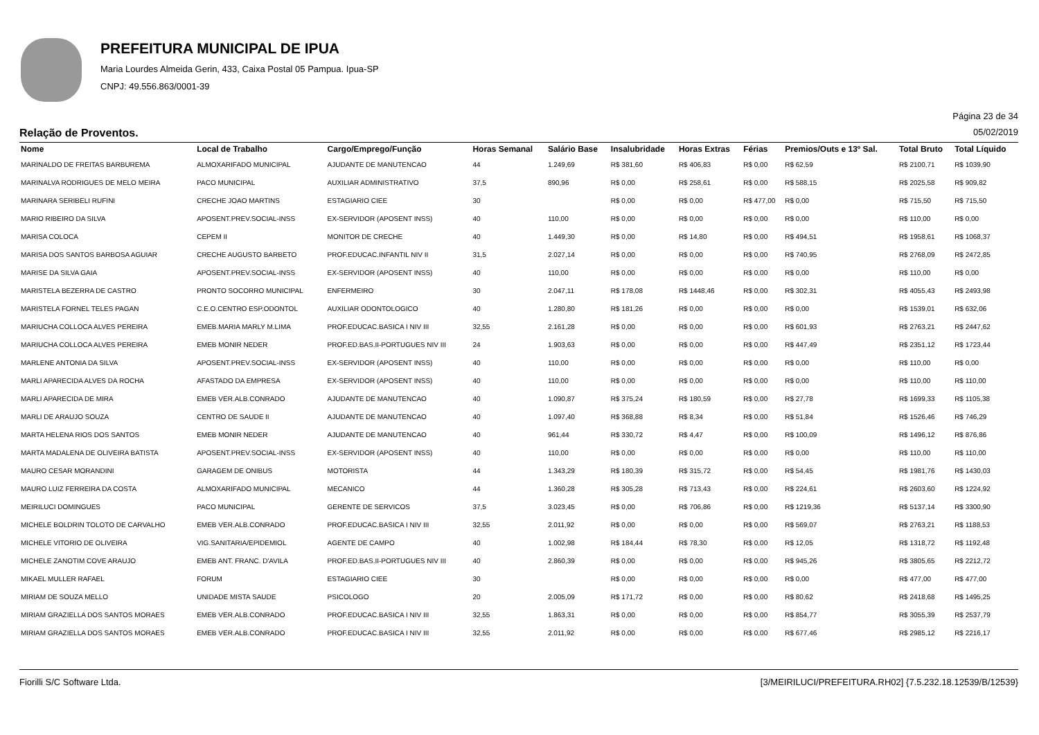PREFEITURA MUNICIPAL DE IPUA
Maria Lourdes Almeida Gerin, 433, Caixa Postal 05 Pampua. Ipua-SP
CNPJ: 49.556.863/0001-39
Página 23 de 34
Relação de Proventos. 05/02/2019
| Nome | Local de Trabalho | Cargo/Emprego/Função | Horas Semanal | Salário Base | Insalubridade | Horas Extras | Férias | Premios/Outs e 13º Sal. | Total Bruto | Total Líquido |
| --- | --- | --- | --- | --- | --- | --- | --- | --- | --- | --- |
| MARINALDO DE FREITAS BARBUREMA | ALMOXARIFADO MUNICIPAL | AJUDANTE DE MANUTENCAO | 44 | 1.249,69 | R$ 381,60 | R$ 406,83 | R$ 0,00 | R$ 62,59 | R$ 2100,71 | R$ 1039,90 |
| MARINALVA RODRIGUES DE MELO MEIRA | PACO MUNICIPAL | AUXILIAR ADMINISTRATIVO | 37,5 | 890,96 | R$ 0,00 | R$ 258,61 | R$ 0,00 | R$ 588,15 | R$ 2025,58 | R$ 909,82 |
| MARINARA SERIBELI RUFINI | CRECHE JOAO MARTINS | ESTAGIARIO CIEE | 30 | | R$ 0,00 | R$ 0,00 | R$ 477,00 | R$ 0,00 | R$ 715,50 | R$ 715,50 |
| MARIO RIBEIRO DA SILVA | APOSENT.PREV.SOCIAL-INSS | EX-SERVIDOR (APOSENT INSS) | 40 | 110,00 | R$ 0,00 | R$ 0,00 | R$ 0,00 | R$ 0,00 | R$ 110,00 | R$ 0,00 |
| MARISA COLOCA | CEPEM II | MONITOR DE CRECHE | 40 | 1.449,30 | R$ 0,00 | R$ 14,80 | R$ 0,00 | R$ 494,51 | R$ 1958,61 | R$ 1068,37 |
| MARISA DOS SANTOS BARBOSA AGUIAR | CRECHE AUGUSTO BARBETO | PROF.EDUCAC.INFANTIL NIV II | 31,5 | 2.027,14 | R$ 0,00 | R$ 0,00 | R$ 0,00 | R$ 740,95 | R$ 2768,09 | R$ 2472,85 |
| MARISE DA SILVA GAIA | APOSENT.PREV.SOCIAL-INSS | EX-SERVIDOR (APOSENT INSS) | 40 | 110,00 | R$ 0,00 | R$ 0,00 | R$ 0,00 | R$ 0,00 | R$ 110,00 | R$ 0,00 |
| MARISTELA BEZERRA DE CASTRO | PRONTO SOCORRO MUNICIPAL | ENFERMEIRO | 30 | 2.047,11 | R$ 178,08 | R$ 1448,46 | R$ 0,00 | R$ 302,31 | R$ 4055,43 | R$ 2493,98 |
| MARISTELA FORNEL TELES PAGAN | C.E.O.CENTRO ESP.ODONTOL | AUXILIAR ODONTOLOGICO | 40 | 1.280,80 | R$ 181,26 | R$ 0,00 | R$ 0,00 | R$ 0,00 | R$ 1539,01 | R$ 632,06 |
| MARIUCHA COLLOCA ALVES PEREIRA | EMEB.MARIA MARLY M.LIMA | PROF.EDUCAC.BASICA I NIV III | 32,55 | 2.161,28 | R$ 0,00 | R$ 0,00 | R$ 0,00 | R$ 601,93 | R$ 2763,21 | R$ 2447,62 |
| MARIUCHA COLLOCA ALVES PEREIRA | EMEB MONIR NEDER | PROF.ED.BAS.II-PORTUGUES NIV III | 24 | 1.903,63 | R$ 0,00 | R$ 0,00 | R$ 0,00 | R$ 447,49 | R$ 2351,12 | R$ 1723,44 |
| MARLENE ANTONIA DA SILVA | APOSENT.PREV.SOCIAL-INSS | EX-SERVIDOR (APOSENT INSS) | 40 | 110,00 | R$ 0,00 | R$ 0,00 | R$ 0,00 | R$ 0,00 | R$ 110,00 | R$ 0,00 |
| MARLI APARECIDA ALVES DA ROCHA | AFASTADO DA EMPRESA | EX-SERVIDOR (APOSENT INSS) | 40 | 110,00 | R$ 0,00 | R$ 0,00 | R$ 0,00 | R$ 0,00 | R$ 110,00 | R$ 110,00 |
| MARLI APARECIDA DE MIRA | EMEB VER.ALB.CONRADO | AJUDANTE DE MANUTENCAO | 40 | 1.090,87 | R$ 375,24 | R$ 180,59 | R$ 0,00 | R$ 27,78 | R$ 1699,33 | R$ 1105,38 |
| MARLI DE ARAUJO SOUZA | CENTRO DE SAUDE II | AJUDANTE DE MANUTENCAO | 40 | 1.097,40 | R$ 368,88 | R$ 8,34 | R$ 0,00 | R$ 51,84 | R$ 1526,46 | R$ 746,29 |
| MARTA HELENA RIOS DOS SANTOS | EMEB MONIR NEDER | AJUDANTE DE MANUTENCAO | 40 | 961,44 | R$ 330,72 | R$ 4,47 | R$ 0,00 | R$ 100,09 | R$ 1496,12 | R$ 876,86 |
| MARTA MADALENA DE OLIVEIRA BATISTA | APOSENT.PREV.SOCIAL-INSS | EX-SERVIDOR (APOSENT INSS) | 40 | 110,00 | R$ 0,00 | R$ 0,00 | R$ 0,00 | R$ 0,00 | R$ 110,00 | R$ 110,00 |
| MAURO CESAR MORANDINI | GARAGEM DE ONIBUS | MOTORISTA | 44 | 1.343,29 | R$ 180,39 | R$ 315,72 | R$ 0,00 | R$ 54,45 | R$ 1981,76 | R$ 1430,03 |
| MAURO LUIZ FERREIRA DA COSTA | ALMOXARIFADO MUNICIPAL | MECANICO | 44 | 1.360,28 | R$ 305,28 | R$ 713,43 | R$ 0,00 | R$ 224,61 | R$ 2603,60 | R$ 1224,92 |
| MEIRILUCI DOMINGUES | PACO MUNICIPAL | GERENTE DE SERVICOS | 37,5 | 3.023,45 | R$ 0,00 | R$ 706,86 | R$ 0,00 | R$ 1219,36 | R$ 5137,14 | R$ 3300,90 |
| MICHELE BOLDRIN TOLOTO DE CARVALHO | EMEB VER.ALB.CONRADO | PROF.EDUCAC.BASICA I NIV III | 32,55 | 2.011,92 | R$ 0,00 | R$ 0,00 | R$ 0,00 | R$ 569,07 | R$ 2763,21 | R$ 1188,53 |
| MICHELE VITORIO DE OLIVEIRA | VIG.SANITARIA/EPIDEMIOL | AGENTE DE CAMPO | 40 | 1.002,98 | R$ 184,44 | R$ 78,30 | R$ 0,00 | R$ 12,05 | R$ 1318,72 | R$ 1192,48 |
| MICHELE ZANOTIM COVE ARAUJO | EMEB ANT. FRANC. D'AVILA | PROF.ED.BAS.II-PORTUGUES NIV III | 40 | 2.860,39 | R$ 0,00 | R$ 0,00 | R$ 0,00 | R$ 945,26 | R$ 3805,65 | R$ 2212,72 |
| MIKAEL MULLER RAFAEL | FORUM | ESTAGIARIO CIEE | 30 | | R$ 0,00 | R$ 0,00 | R$ 0,00 | R$ 0,00 | R$ 477,00 | R$ 477,00 |
| MIRIAM DE SOUZA MELLO | UNIDADE MISTA SAUDE | PSICOLOGO | 20 | 2.005,09 | R$ 171,72 | R$ 0,00 | R$ 0,00 | R$ 80,62 | R$ 2418,68 | R$ 1495,25 |
| MIRIAM GRAZIELLA DOS SANTOS MORAES | EMEB VER.ALB.CONRADO | PROF.EDUCAC.BASICA I NIV III | 32,55 | 1.863,31 | R$ 0,00 | R$ 0,00 | R$ 0,00 | R$ 854,77 | R$ 3055,39 | R$ 2537,79 |
| MIRIAM GRAZIELLA DOS SANTOS MORAES | EMEB VER.ALB.CONRADO | PROF.EDUCAC.BASICA I NIV III | 32,55 | 2.011,92 | R$ 0,00 | R$ 0,00 | R$ 0,00 | R$ 677,46 | R$ 2985,12 | R$ 2216,17 |
Fiorilli S/C Software Ltda. [3/MEIRILUCI/PREFEITURA.RH02] {7.5.232.18.12539/B/12539}